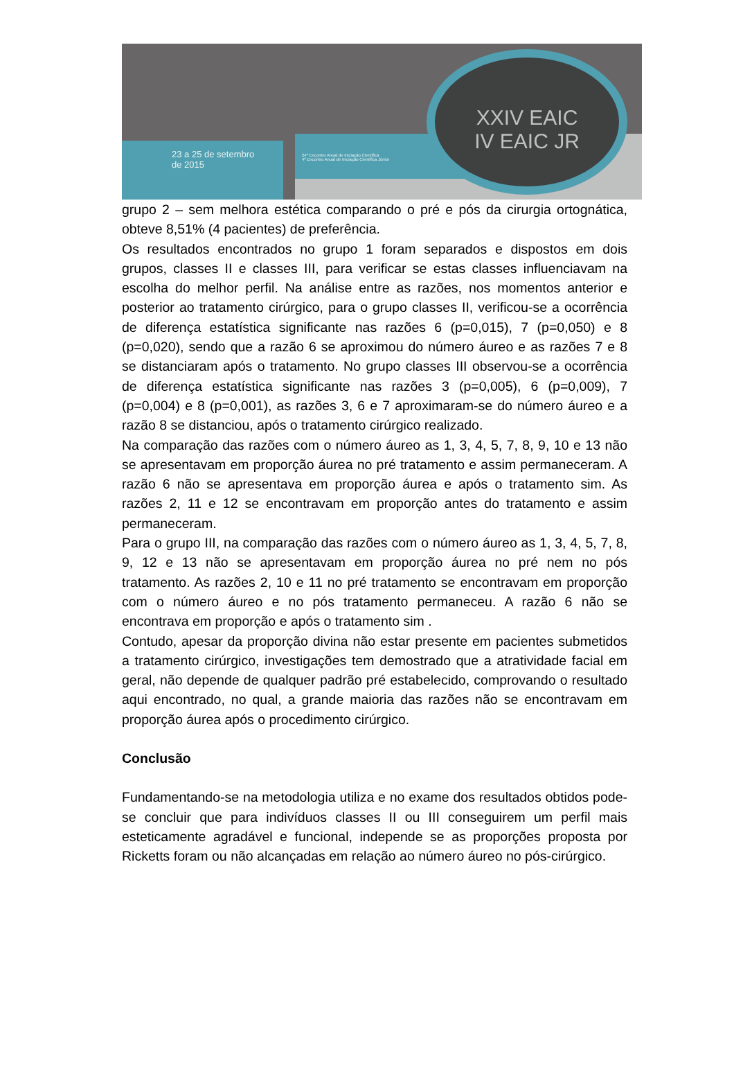23 a 25 de setembro
de 2015
24º Encontro Anual de Iniciação Científica
4º Encontro Anual de Iniciação Científica Júnior
XXIV EAIC
IV EAIC JR
grupo 2 – sem melhora estética comparando o pré e pós da cirurgia ortognática, obteve 8,51% (4 pacientes) de preferência.
Os resultados encontrados no grupo 1 foram separados e dispostos em dois grupos, classes II e classes III, para verificar se estas classes influenciavam na escolha do melhor perfil. Na análise entre as razões, nos momentos anterior e posterior ao tratamento cirúrgico, para o grupo classes II, verificou-se a ocorrência de diferença estatística significante nas razões 6 (p=0,015), 7 (p=0,050) e 8 (p=0,020), sendo que a razão 6 se aproximou do número áureo e as razões 7 e 8 se distanciaram após o tratamento. No grupo classes III observou-se a ocorrência de diferença estatística significante nas razões 3 (p=0,005), 6 (p=0,009), 7 (p=0,004) e 8 (p=0,001), as razões 3, 6 e 7 aproximaram-se do número áureo e a razão 8 se distanciou, após o tratamento cirúrgico realizado.
Na comparação das razões com o número áureo as 1, 3, 4, 5, 7, 8, 9, 10 e 13 não se apresentavam em proporção áurea no pré tratamento e assim permaneceram. A razão 6 não se apresentava em proporção áurea e após o tratamento sim. As razões 2, 11 e 12 se encontravam em proporção antes do tratamento e assim permaneceram.
Para o grupo III, na comparação das razões com o número áureo as 1, 3, 4, 5, 7, 8, 9, 12 e 13 não se apresentavam em proporção áurea no pré nem no pós tratamento. As razões 2, 10 e 11 no pré tratamento se encontravam em proporção com o número áureo e no pós tratamento permaneceu. A razão 6 não se encontrava em proporção e após o tratamento sim .
Contudo, apesar da proporção divina não estar presente em pacientes submetidos a tratamento cirúrgico, investigações tem demostrado que a atratividade facial em geral, não depende de qualquer padrão pré estabelecido, comprovando o resultado aqui encontrado, no qual, a grande maioria das razões não se encontravam em proporção áurea após o procedimento cirúrgico.
Conclusão
Fundamentando-se na metodologia utiliza e no exame dos resultados obtidos pode-se concluir que para indivíduos classes II ou III conseguirem um perfil mais esteticamente agradável e funcional, independe se as proporções proposta por Ricketts foram ou não alcançadas em relação ao número áureo no pós-cirúrgico.